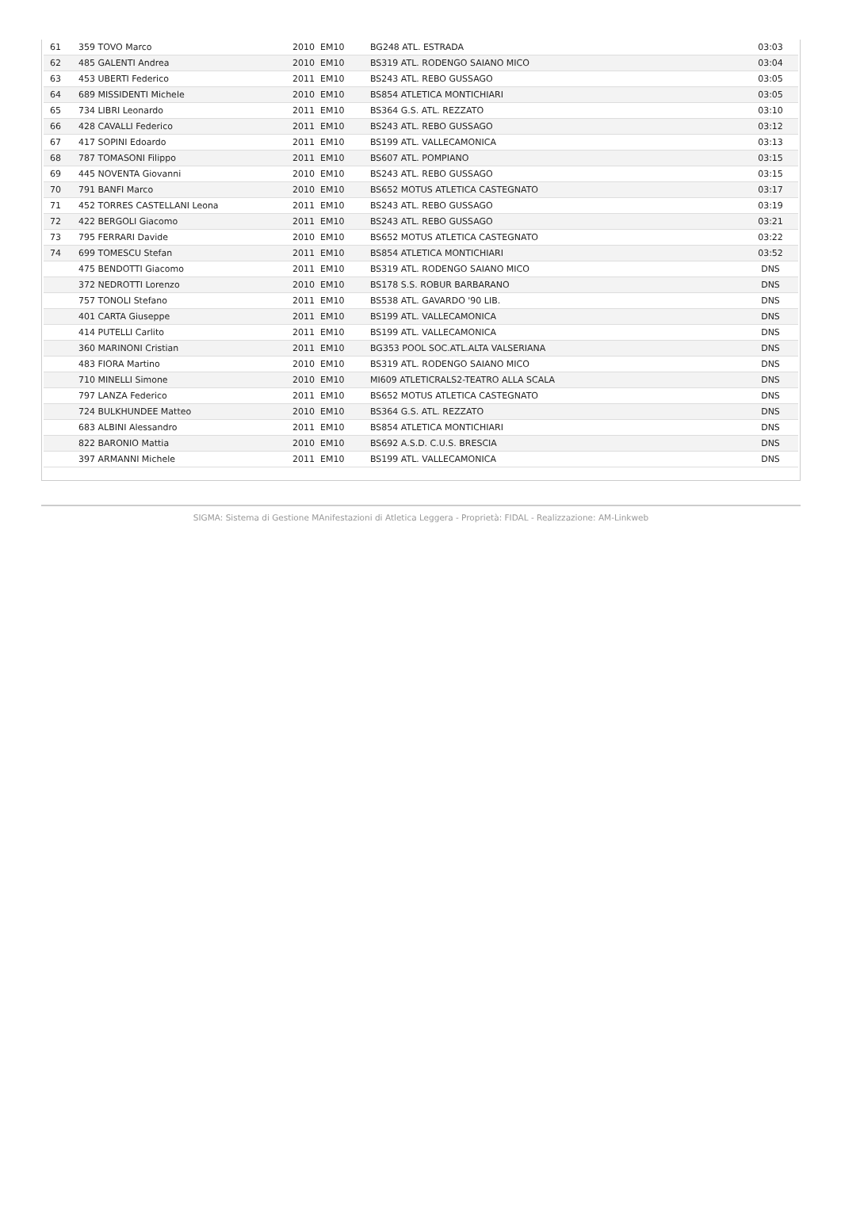| 61 | 359 TOVO Marco | 2010 EM10 | BG248 ATL. ESTRADA | 03:03 |
| 62 | 485 GALENTI Andrea | 2010 EM10 | BS319 ATL. RODENGO SAIANO MICO | 03:04 |
| 63 | 453 UBERTI Federico | 2011 EM10 | BS243 ATL. REBO GUSSAGO | 03:05 |
| 64 | 689 MISSIDENTI Michele | 2010 EM10 | BS854 ATLETICA MONTICHIARI | 03:05 |
| 65 | 734 LIBRI Leonardo | 2011 EM10 | BS364 G.S. ATL. REZZATO | 03:10 |
| 66 | 428 CAVALLI Federico | 2011 EM10 | BS243 ATL. REBO GUSSAGO | 03:12 |
| 67 | 417 SOPINI Edoardo | 2011 EM10 | BS199 ATL. VALLECAMONICA | 03:13 |
| 68 | 787 TOMASONI Filippo | 2011 EM10 | BS607 ATL. POMPIANO | 03:15 |
| 69 | 445 NOVENTA Giovanni | 2010 EM10 | BS243 ATL. REBO GUSSAGO | 03:15 |
| 70 | 791 BANFI Marco | 2010 EM10 | BS652 MOTUS ATLETICA CASTEGNATO | 03:17 |
| 71 | 452 TORRES CASTELLANI Leona | 2011 EM10 | BS243 ATL. REBO GUSSAGO | 03:19 |
| 72 | 422 BERGOLI Giacomo | 2011 EM10 | BS243 ATL. REBO GUSSAGO | 03:21 |
| 73 | 795 FERRARI Davide | 2010 EM10 | BS652 MOTUS ATLETICA CASTEGNATO | 03:22 |
| 74 | 699 TOMESCU Stefan | 2011 EM10 | BS854 ATLETICA MONTICHIARI | 03:52 |
| | 475 BENDOTTI Giacomo | 2011 EM10 | BS319 ATL. RODENGO SAIANO MICO | DNS |
| | 372 NEDROTTI Lorenzo | 2010 EM10 | BS178 S.S. ROBUR BARBARANO | DNS |
| | 757 TONOLI Stefano | 2011 EM10 | BS538 ATL. GAVARDO '90 LIB. | DNS |
| | 401 CARTA Giuseppe | 2011 EM10 | BS199 ATL. VALLECAMONICA | DNS |
| | 414 PUTELLI Carlito | 2011 EM10 | BS199 ATL. VALLECAMONICA | DNS |
| | 360 MARINONI Cristian | 2011 EM10 | BG353 POOL SOC.ATL.ALTA VALSERIANA | DNS |
| | 483 FIORA Martino | 2010 EM10 | BS319 ATL. RODENGO SAIANO MICO | DNS |
| | 710 MINELLI Simone | 2010 EM10 | MI609 ATLETICRALS2-TEATRO ALLA SCALA | DNS |
| | 797 LANZA Federico | 2011 EM10 | BS652 MOTUS ATLETICA CASTEGNATO | DNS |
| | 724 BULKHUNDEE Matteo | 2010 EM10 | BS364 G.S. ATL. REZZATO | DNS |
| | 683 ALBINI Alessandro | 2011 EM10 | BS854 ATLETICA MONTICHIARI | DNS |
| | 822 BARONIO Mattia | 2010 EM10 | BS692 A.S.D. C.U.S. BRESCIA | DNS |
| | 397 ARMANNI Michele | 2011 EM10 | BS199 ATL. VALLECAMONICA | DNS |
SIGMA: Sistema di Gestione MAnifestazioni di Atletica Leggera - Proprietà: FIDAL - Realizzazione: AM-Linkweb